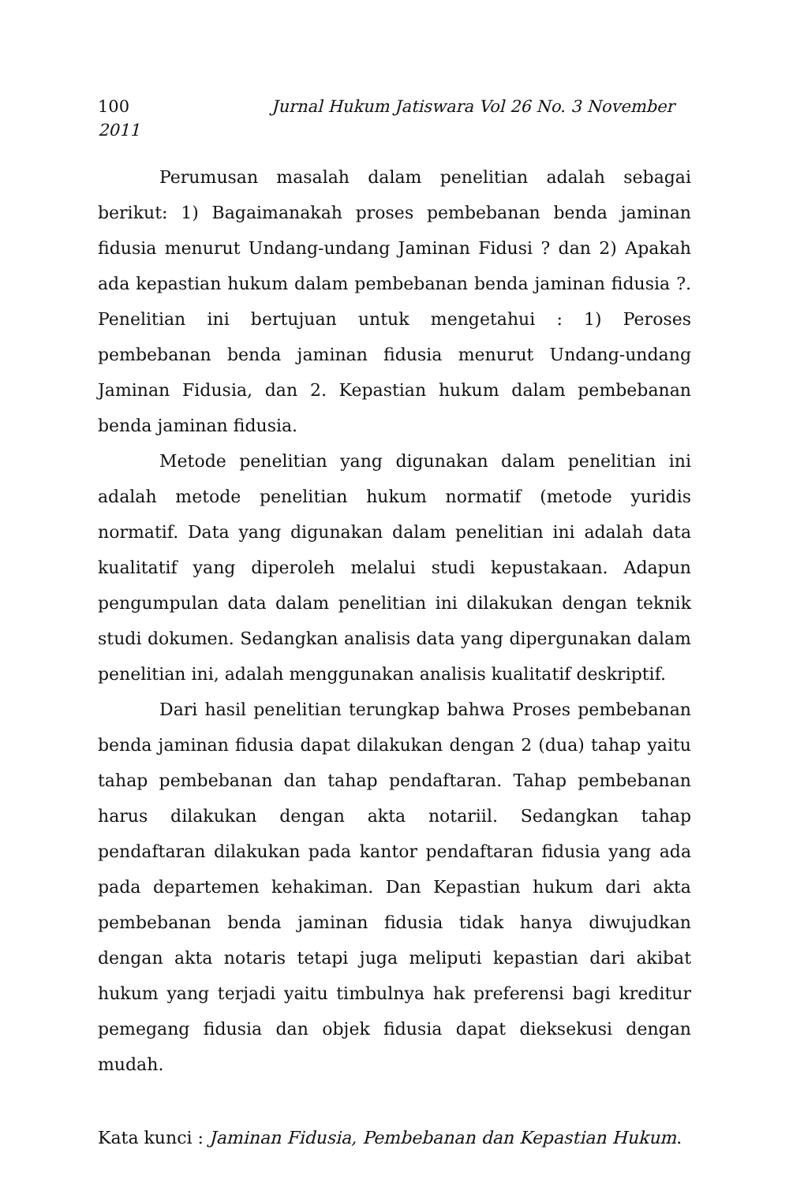100 Jurnal Hukum Jatiswara Vol 26 No. 3 November
2011
Perumusan masalah dalam penelitian adalah sebagai berikut: 1) Bagaimanakah proses pembebanan benda jaminan fidusia menurut Undang-undang Jaminan Fidusi ? dan 2) Apakah ada kepastian hukum dalam pembebanan benda jaminan fidusia ?. Penelitian ini bertujuan untuk mengetahui : 1) Peroses pembebanan benda jaminan fidusia menurut Undang-undang Jaminan Fidusia, dan 2. Kepastian hukum dalam pembebanan benda jaminan fidusia.
Metode penelitian yang digunakan dalam penelitian ini adalah metode penelitian hukum normatif (metode yuridis normatif. Data yang digunakan dalam penelitian ini adalah data kualitatif yang diperoleh melalui studi kepustakaan. Adapun pengumpulan data dalam penelitian ini dilakukan dengan teknik studi dokumen. Sedangkan analisis data yang dipergunakan dalam penelitian ini, adalah menggunakan analisis kualitatif deskriptif.
Dari hasil penelitian terungkap bahwa Proses pembebanan benda jaminan fidusia dapat dilakukan dengan 2 (dua) tahap yaitu tahap pembebanan dan tahap pendaftaran. Tahap pembebanan harus dilakukan dengan akta notariil. Sedangkan tahap pendaftaran dilakukan pada kantor pendaftaran fidusia yang ada pada departemen kehakiman. Dan Kepastian hukum dari akta pembebanan benda jaminan fidusia tidak hanya diwujudkan dengan akta notaris tetapi juga meliputi kepastian dari akibat hukum yang terjadi yaitu timbulnya hak preferensi bagi kreditur pemegang fidusia dan objek fidusia dapat dieksekusi dengan mudah.
Kata kunci : Jaminan Fidusia, Pembebanan dan Kepastian Hukum.